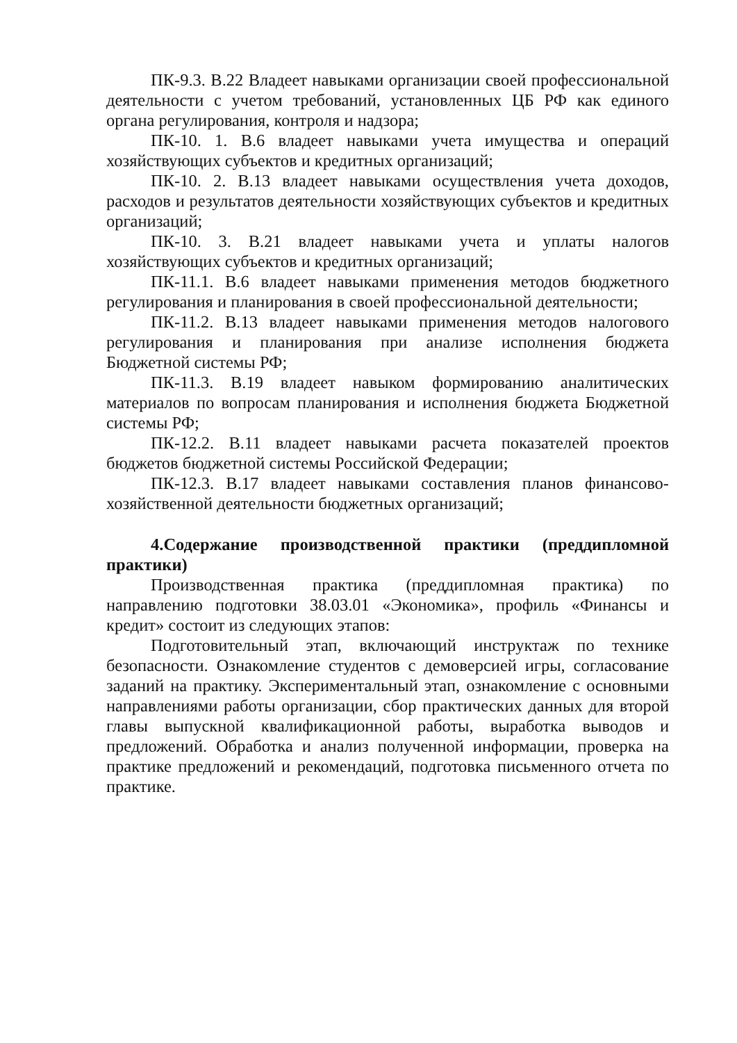ПК-9.3. В.22 Владеет навыками организации своей профессиональной деятельности с учетом требований, установленных ЦБ РФ как единого органа регулирования, контроля и надзора;
ПК-10. 1. В.6 владеет навыками учета имущества и операций хозяйствующих субъектов и кредитных организаций;
ПК-10. 2. В.13 владеет навыками осуществления учета доходов, расходов и результатов деятельности хозяйствующих субъектов и кредитных организаций;
ПК-10. 3. В.21 владеет навыками учета и уплаты налогов хозяйствующих субъектов и кредитных организаций;
ПК-11.1. В.6 владеет навыками применения методов бюджетного регулирования и планирования в своей профессиональной деятельности;
ПК-11.2. В.13 владеет навыками применения методов налогового регулирования и планирования при анализе исполнения бюджета Бюджетной системы РФ;
ПК-11.3. В.19 владеет навыком формированию аналитических материалов по вопросам планирования и исполнения бюджета Бюджетной системы РФ;
ПК-12.2. В.11 владеет навыками расчета показателей проектов бюджетов бюджетной системы Российской Федерации;
ПК-12.3. В.17 владеет навыками составления планов финансово-хозяйственной деятельности бюджетных организаций;
4.Содержание производственной практики (преддипломной практики)
Производственная практика (преддипломная практика) по направлению подготовки 38.03.01 «Экономика», профиль «Финансы и кредит» состоит из следующих этапов:
Подготовительный этап, включающий инструктаж по технике безопасности. Ознакомление студентов с демоверсией игры, согласование заданий на практику. Экспериментальный этап, ознакомление с основными направлениями работы организации, сбор практических данных для второй главы выпускной квалификационной работы, выработка выводов и предложений. Обработка и анализ полученной информации, проверка на практике предложений и рекомендаций, подготовка письменного отчета по практике.